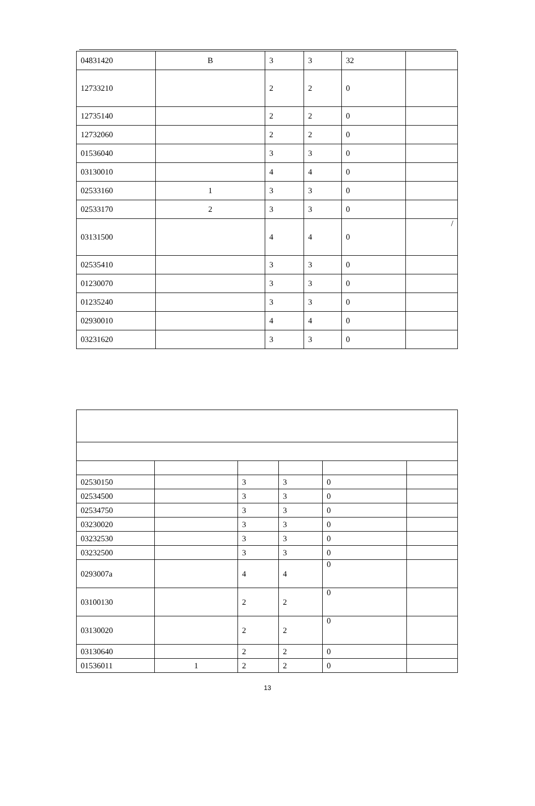| 04831420 | B | 3 | 3 | 32 | |
| 12733210 | | 2 | 2 | 0 | |
| 12735140 | | 2 | 2 | 0 | |
| 12732060 | | 2 | 2 | 0 | |
| 01536040 | | 3 | 3 | 0 | |
| 03130010 | | 4 | 4 | 0 | |
| 02533160 | 1 | 3 | 3 | 0 | |
| 02533170 | 2 | 3 | 3 | 0 | |
| 03131500 | | 4 | 4 | 0 | / |
| 02535410 | | 3 | 3 | 0 | |
| 01230070 | | 3 | 3 | 0 | |
| 01235240 | | 3 | 3 | 0 | |
| 02930010 | | 4 | 4 | 0 | |
| 03231620 | | 3 | 3 | 0 | |
| 02530150 | | 3 | 3 | 0 | |
| 02534500 | | 3 | 3 | 0 | |
| 02534750 | | 3 | 3 | 0 | |
| 03230020 | | 3 | 3 | 0 | |
| 03232530 | | 3 | 3 | 0 | |
| 03232500 | | 3 | 3 | 0 | |
| 0293007a | | 4 | 4 | 0 | |
| 03100130 | | 2 | 2 | 0 | |
| 03130020 | | 2 | 2 | 0 | |
| 03130640 | | 2 | 2 | 0 | |
| 01536011 | 1 | 2 | 2 | 0 | |
13